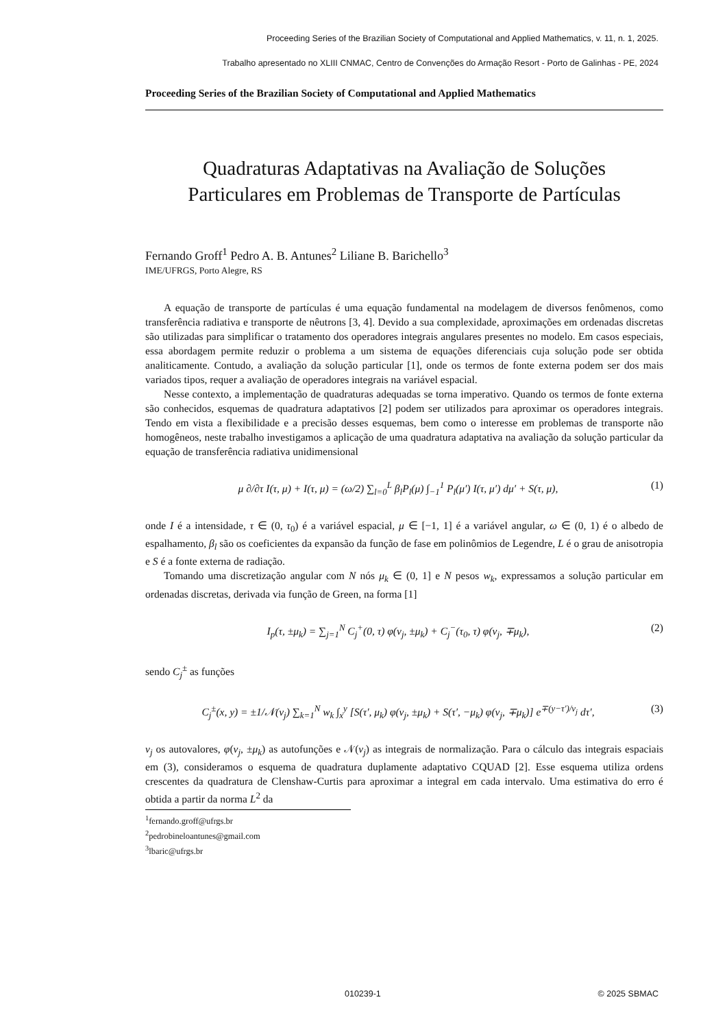Proceeding Series of the Brazilian Society of Computational and Applied Mathematics, v. 11, n. 1, 2025.
Trabalho apresentado no XLIII CNMAC, Centro de Convenções do Armação Resort - Porto de Galinhas - PE, 2024
Proceeding Series of the Brazilian Society of Computational and Applied Mathematics
Quadraturas Adaptativas na Avaliação de Soluções
Particulares em Problemas de Transporte de Partículas
Fernando Groff<sup>1</sup> Pedro A. B. Antunes<sup>2</sup> Liliane B. Barichello<sup>3</sup>
IME/UFRGS, Porto Alegre, RS
A equação de transporte de partículas é uma equação fundamental na modelagem de diversos fenômenos, como transferência radiativa e transporte de nêutrons [3, 4]. Devido a sua complexidade, aproximações em ordenadas discretas são utilizadas para simplificar o tratamento dos operadores integrais angulares presentes no modelo. Em casos especiais, essa abordagem permite reduzir o problema a um sistema de equações diferenciais cuja solução pode ser obtida analiticamente. Contudo, a avaliação da solução particular [1], onde os termos de fonte externa podem ser dos mais variados tipos, requer a avaliação de operadores integrais na variável espacial.
Nesse contexto, a implementação de quadraturas adequadas se torna imperativo. Quando os termos de fonte externa são conhecidos, esquemas de quadratura adaptativos [2] podem ser utilizados para aproximar os operadores integrais. Tendo em vista a flexibilidade e a precisão desses esquemas, bem como o interesse em problemas de transporte não homogêneos, neste trabalho investigamos a aplicação de uma quadratura adaptativa na avaliação da solução particular da equação de transferência radiativa unidimensional
μ ∂/∂τ I(τ, μ) + I(τ, μ) = (ω/2) ∑<sub>l=0</sub><sup>L</sup> β<sub>l</sub>P<sub>l</sub>(μ) ∫<sub>−1</sub><sup>1</sup> P<sub>l</sub>(μ′) I(τ, μ′) dμ′ + S(τ, μ), (1)
onde I é a intensidade, τ ∈ (0, τ<sub>0</sub>) é a variável espacial, μ ∈ [−1, 1] é a variável angular, ω ∈ (0, 1) é o albedo de espalhamento, β<sub>l</sub> são os coeficientes da expansão da função de fase em polinômios de Legendre, L é o grau de anisotropia e S é a fonte externa de radiação.
Tomando uma discretização angular com N nós μ<sub>k</sub> ∈ (0, 1] e N pesos w<sub>k</sub>, expressamos a solução particular em ordenadas discretas, derivada via função de Green, na forma [1]
I<sub>p</sub>(τ, ±μ<sub>k</sub>) = ∑<sub>j=1</sub><sup>N</sup> C<sub>j</sub><sup>+</sup>(0, τ) φ(ν<sub>j</sub>, ±μ<sub>k</sub>) + C<sub>j</sub><sup>−</sup>(τ<sub>0</sub>, τ) φ(ν<sub>j</sub>, ∓μ<sub>k</sub>), (2)
sendo C<sub>j</sub><sup>±</sup> as funções
C<sub>j</sub><sup>±</sup>(x, y) = ±1/𝒩(ν<sub>j</sub>) ∑<sub>k=1</sub><sup>N</sup> w<sub>k</sub> ∫<sub>x</sub><sup>y</sup> [S(τ′, μ<sub>k</sub>) φ(ν<sub>j</sub>, ±μ<sub>k</sub>) + S(τ′, −μ<sub>k</sub>) φ(ν<sub>j</sub>, ∓μ<sub>k</sub>)] e<sup>∓(y−τ′)/ν<sub>j</sub></sup> dτ′, (3)
ν<sub>j</sub> os autovalores, φ(ν<sub>j</sub>, ±μ<sub>k</sub>) as autofunções e 𝒩(ν<sub>j</sub>) as integrais de normalização. Para o cálculo das integrais espaciais em (3), consideramos o esquema de quadratura duplamente adaptativo CQUAD [2]. Esse esquema utiliza ordens crescentes da quadratura de Clenshaw-Curtis para aproximar a integral em cada intervalo. Uma estimativa do erro é obtida a partir da norma L<sup>2</sup> da
<sup>1</sup> fernando.groff@ufrgs.br
<sup>2</sup> pedrobineloantunes@gmail.com
<sup>3</sup> lbaric@ufrgs.br
010239-1 © 2025 SBMAC